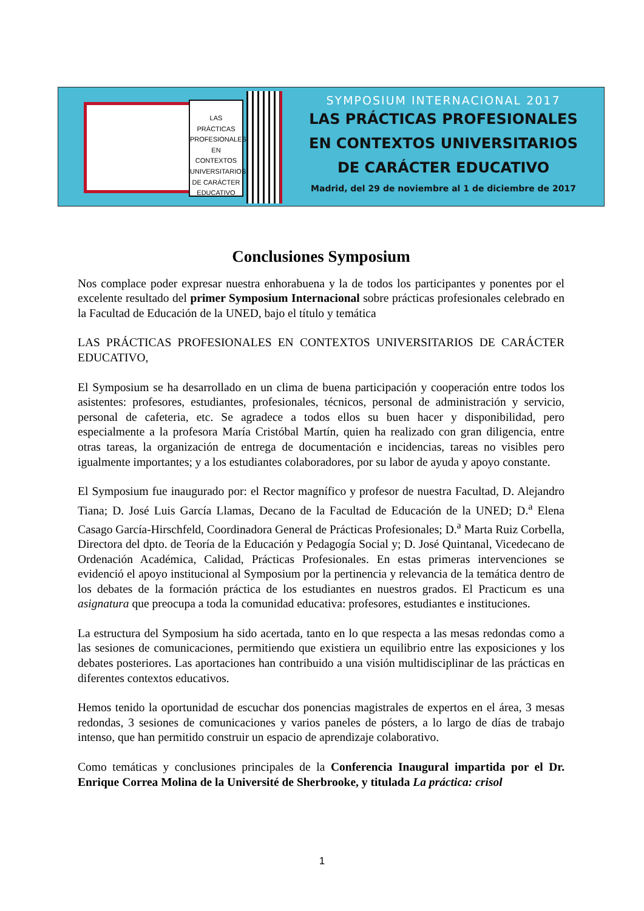LAS PRÁCTICAS PROFESIONALES EN CONTEXTOS UNIVERSITARIOS DE CARÁCTER EDUCATIVO
SYMPOSIUM INTERNACIONAL 2017
LAS PRÁCTICAS PROFESIONALES
EN CONTEXTOS UNIVERSITARIOS
DE CARÁCTER EDUCATIVO
Madrid, del 29 de noviembre al 1 de diciembre de 2017
Conclusiones Symposium
Nos complace poder expresar nuestra enhorabuena y la de todos los participantes y ponentes por el excelente resultado del primer Symposium Internacional sobre prácticas profesionales celebrado en la Facultad de Educación de la UNED, bajo el título y temática
LAS PRÁCTICAS PROFESIONALES EN CONTEXTOS UNIVERSITARIOS DE CARÁCTER EDUCATIVO,
El Symposium se ha desarrollado en un clima de buena participación y cooperación entre todos los asistentes: profesores, estudiantes, profesionales, técnicos, personal de administración y servicio, personal de cafeteria, etc. Se agradece a todos ellos su buen hacer y disponibilidad, pero especialmente a la profesora María Cristóbal Martín, quien ha realizado con gran diligencia, entre otras tareas, la organización de entrega de documentación e incidencias, tareas no visibles pero igualmente importantes; y a los estudiantes colaboradores, por su labor de ayuda y apoyo constante.
El Symposium fue inaugurado por: el Rector magnífico y profesor de nuestra Facultad, D. Alejandro Tiana; D. José Luis García Llamas, Decano de la Facultad de Educación de la UNED; D.<sup>a</sup> Elena Casago García-Hirschfeld, Coordinadora General de Prácticas Profesionales; D.<sup>a</sup> Marta Ruiz Corbella, Directora del dpto. de Teoría de la Educación y Pedagogía Social y; D. José Quintanal, Vicedecano de Ordenación Académica, Calidad, Prácticas Profesionales. En estas primeras intervenciones se evidenció el apoyo institucional al Symposium por la pertinencia y relevancia de la temática dentro de los debates de la formación práctica de los estudiantes en nuestros grados. El Practicum es una asignatura que preocupa a toda la comunidad educativa: profesores, estudiantes e instituciones.
La estructura del Symposium ha sido acertada, tanto en lo que respecta a las mesas redondas como a las sesiones de comunicaciones, permitiendo que existiera un equilibrio entre las exposiciones y los debates posteriores. Las aportaciones han contribuido a una visión multidisciplinar de las prácticas en diferentes contextos educativos.
Hemos tenido la oportunidad de escuchar dos ponencias magistrales de expertos en el área, 3 mesas redondas, 3 sesiones de comunicaciones y varios paneles de pósters, a lo largo de días de trabajo intenso, que han permitido construir un espacio de aprendizaje colaborativo.
Como temáticas y conclusiones principales de la Conferencia Inaugural impartida por el Dr. Enrique Correa Molina de la Université de Sherbrooke, y titulada La práctica: crisol
1